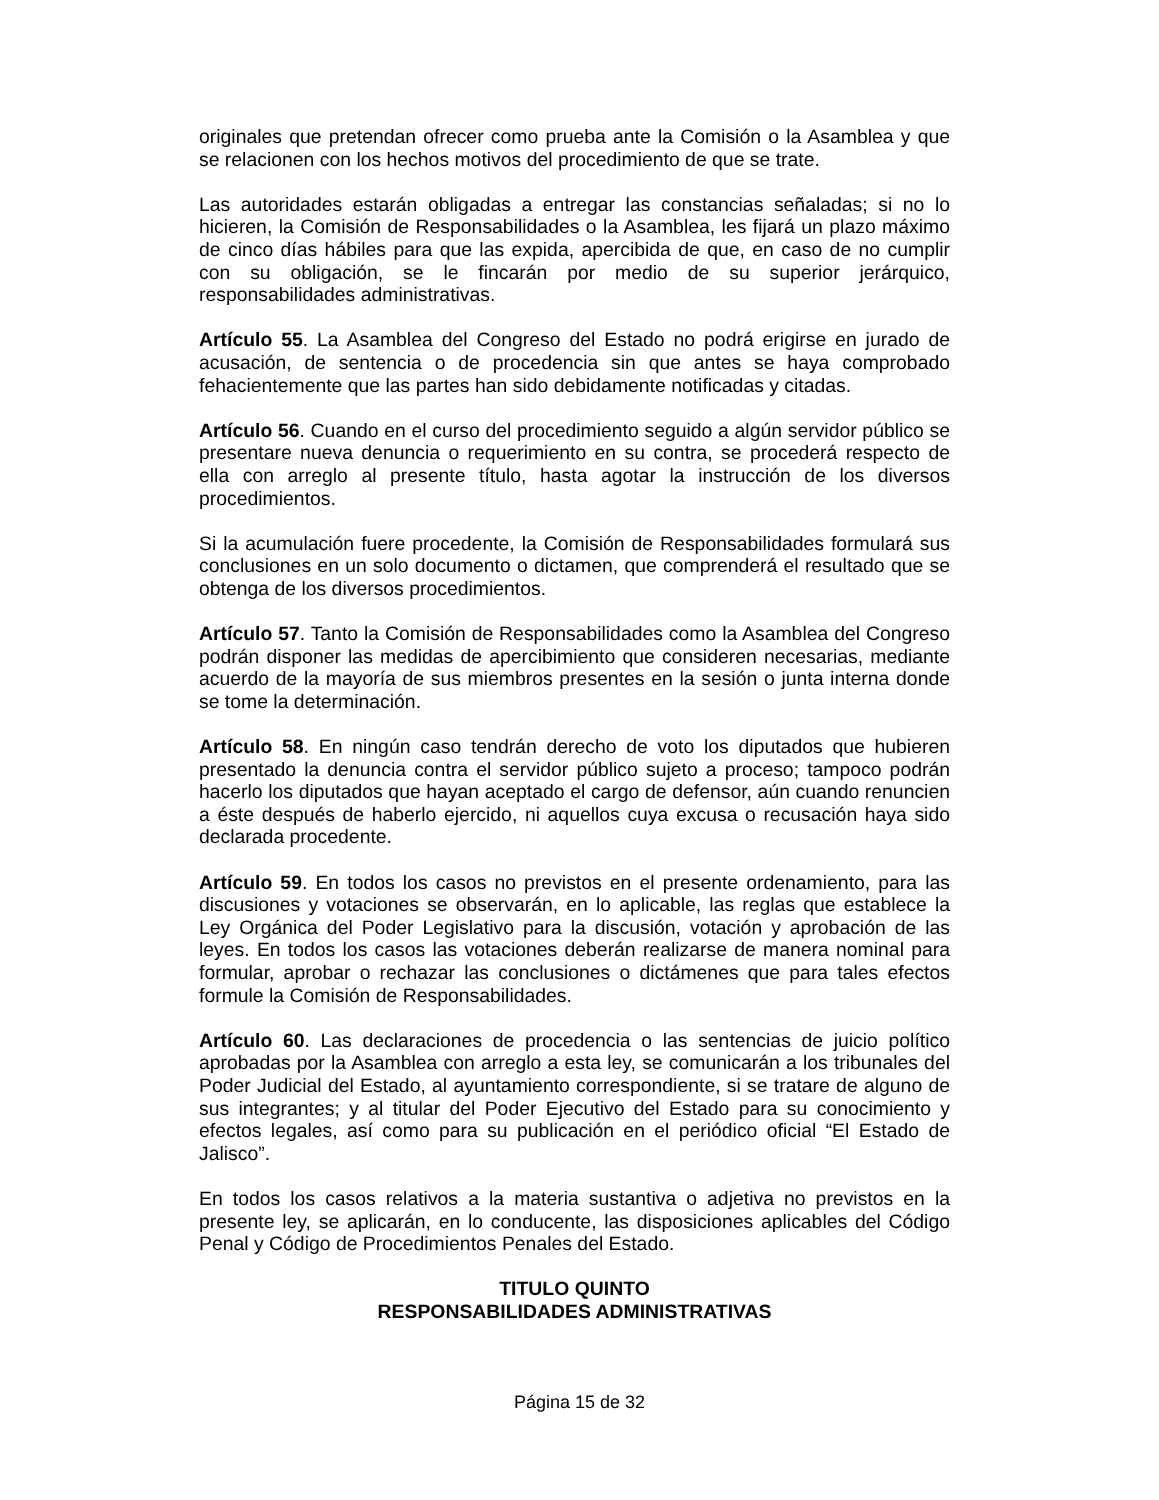originales que pretendan ofrecer como prueba ante la Comisión o la Asamblea y que se relacionen con los hechos motivos del procedimiento de que se trate.
Las autoridades estarán obligadas a entregar las constancias señaladas; si no lo hicieren, la Comisión de Responsabilidades o la Asamblea, les fijará un plazo máximo de cinco días hábiles para que las expida, apercibida de que, en caso de no cumplir con su obligación, se le fincarán por medio de su superior jerárquico, responsabilidades administrativas.
Artículo 55. La Asamblea del Congreso del Estado no podrá erigirse en jurado de acusación, de sentencia o de procedencia sin que antes se haya comprobado fehacientemente que las partes han sido debidamente notificadas y citadas.
Artículo 56. Cuando en el curso del procedimiento seguido a algún servidor público se presentare nueva denuncia o requerimiento en su contra, se procederá respecto de ella con arreglo al presente título, hasta agotar la instrucción de los diversos procedimientos.
Si la acumulación fuere procedente, la Comisión de Responsabilidades formulará sus conclusiones en un solo documento o dictamen, que comprenderá el resultado que se obtenga de los diversos procedimientos.
Artículo 57. Tanto la Comisión de Responsabilidades como la Asamblea del Congreso podrán disponer las medidas de apercibimiento que consideren necesarias, mediante acuerdo de la mayoría de sus miembros presentes en la sesión o junta interna donde se tome la determinación.
Artículo 58. En ningún caso tendrán derecho de voto los diputados que hubieren presentado la denuncia contra el servidor público sujeto a proceso; tampoco podrán hacerlo los diputados que hayan aceptado el cargo de defensor, aún cuando renuncien a éste después de haberlo ejercido, ni aquellos cuya excusa o recusación haya sido declarada procedente.
Artículo 59. En todos los casos no previstos en el presente ordenamiento, para las discusiones y votaciones se observarán, en lo aplicable, las reglas que establece la Ley Orgánica del Poder Legislativo para la discusión, votación y aprobación de las leyes. En todos los casos las votaciones deberán realizarse de manera nominal para formular, aprobar o rechazar las conclusiones o dictámenes que para tales efectos formule la Comisión de Responsabilidades.
Artículo 60. Las declaraciones de procedencia o las sentencias de juicio político aprobadas por la Asamblea con arreglo a esta ley, se comunicarán a los tribunales del Poder Judicial del Estado, al ayuntamiento correspondiente, si se tratare de alguno de sus integrantes; y al titular del Poder Ejecutivo del Estado para su conocimiento y efectos legales, así como para su publicación en el periódico oficial “El Estado de Jalisco”.
En todos los casos relativos a la materia sustantiva o adjetiva no previstos en la presente ley, se aplicarán, en lo conducente, las disposiciones aplicables del Código Penal y Código de Procedimientos Penales del Estado.
TITULO QUINTO
RESPONSABILIDADES ADMINISTRATIVAS
Página 15 de 32